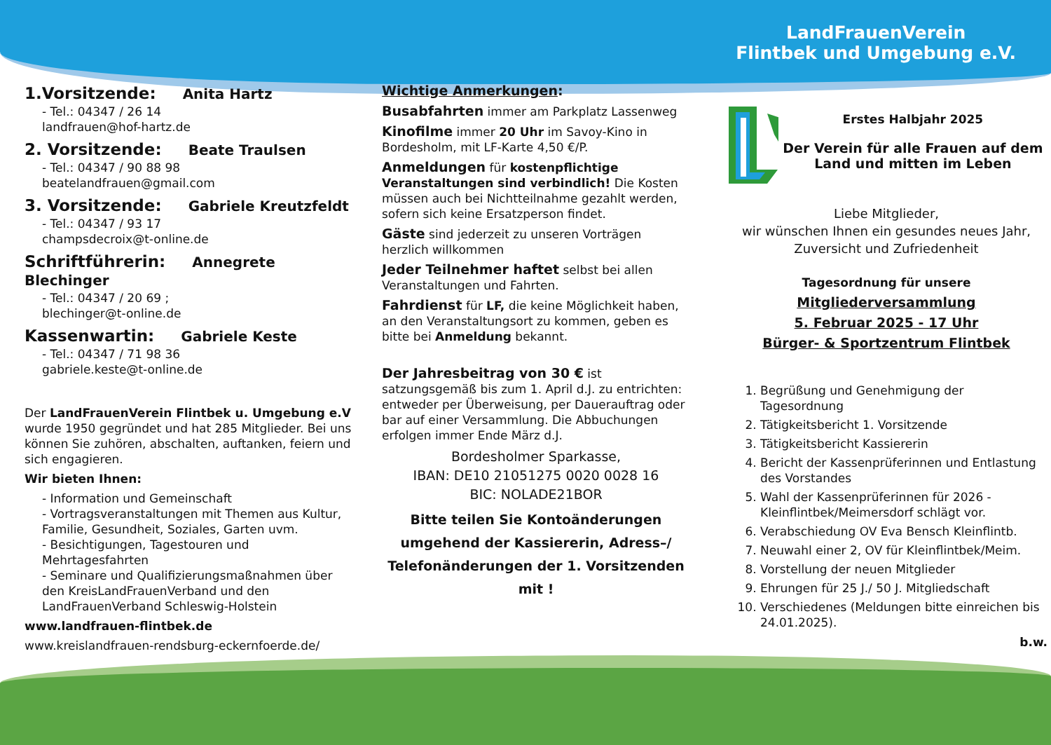LandFrauenVerein
Flintbek und Umgebung e.V.
1.Vorsitzende: Anita Hartz
- Tel.: 04347 / 26 14
landfrauen@hof-hartz.de
2. Vorsitzende: Beate Traulsen
- Tel.: 04347 / 90 88 98
beatelandfrauen@gmail.com
3. Vorsitzende: Gabriele Kreutzfeldt
- Tel.: 04347 / 93 17
champsdecroix@t-online.de
Schriftführerin: Annegrete Blechinger
- Tel.: 04347 / 20 69 ;
blechinger@t-online.de
Kassenwartin: Gabriele Keste
- Tel.: 04347 / 71 98 36
gabriele.keste@t-online.de
Der LandFrauenVerein Flintbek u. Umgebung e.V wurde 1950 gegründet und hat 285 Mitglieder. Bei uns können Sie zuhören, abschalten, auftanken, feiern und sich engagieren.
Wir bieten Ihnen:
- Information und Gemeinschaft
- Vortragsveranstaltungen mit Themen aus Kultur, Familie, Gesundheit, Soziales, Garten uvm.
- Besichtigungen, Tagestouren und Mehrtagesfahrten
- Seminare und Qualifizierungsmaßnahmen über den KreisLandFrauenVerband und den LandFrauenVerband Schleswig-Holstein
www.landfrauen-flintbek.de
www.kreislandfrauen-rendsburg-eckernfoerde.de/
Wichtige Anmerkungen:
Busabfahrten immer am Parkplatz Lassenweg
Kinofilme immer 20 Uhr im Savoy-Kino in Bordesholm, mit LF-Karte 4,50 €/P.
Anmeldungen für kostenpflichtige Veranstaltungen sind verbindlich! Die Kosten müssen auch bei Nichtteilnahme gezahlt werden, sofern sich keine Ersatzperson findet.
Gäste sind jederzeit zu unseren Vorträgen herzlich willkommen
Jeder Teilnehmer haftet selbst bei allen Veranstaltungen und Fahrten.
Fahrdienst für LF, die keine Möglichkeit haben, an den Veranstaltungsort zu kommen, geben es bitte bei Anmeldung bekannt.
Der Jahresbeitrag von 30 € ist satzungsgemäß bis zum 1. April d.J. zu entrichten: entweder per Überweisung, per Dauerauftrag oder bar auf einer Versammlung. Die Abbuchungen erfolgen immer Ende März d.J.
Bordesholmer Sparkasse,
IBAN: DE10 21051275 0020 0028 16
BIC: NOLADE21BOR
Bitte teilen Sie Kontoänderungen umgehend der Kassiererin, Adress–/ Telefonänderungen der 1. Vorsitzenden mit !
Erstes Halbjahr 2025
Der Verein für alle Frauen auf dem Land und mitten im Leben
Liebe Mitglieder,
wir wünschen Ihnen ein gesundes neues Jahr, Zuversicht und Zufriedenheit
Tagesordnung für unsere
Mitgliederversammlung
5. Februar 2025 - 17 Uhr
Bürger- & Sportzentrum Flintbek
1. Begrüßung und Genehmigung der Tagesordnung
2. Tätigkeitsbericht 1. Vorsitzende
3. Tätigkeitsbericht Kassiererin
4. Bericht der Kassenprüferinnen und Entlastung des Vorstandes
5. Wahl der Kassenprüferinnen für 2026 - Kleinflintbek/Meimersdorf schlägt vor.
6. Verabschiedung OV Eva Bensch Kleinflintb.
7. Neuwahl einer 2, OV für Kleinflintbek/Meim.
8. Vorstellung der neuen Mitglieder
9. Ehrungen für 25 J./ 50 J. Mitgliedschaft
10. Verschiedenes (Meldungen bitte einreichen bis 24.01.2025).
b.w.